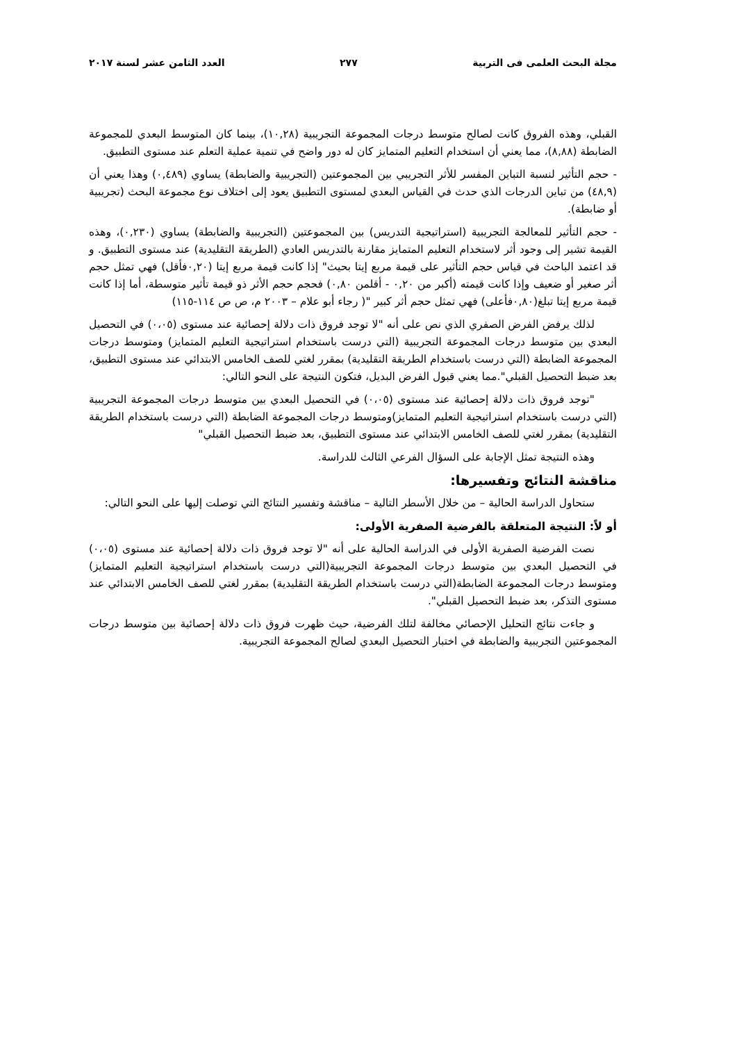مجلة البحث العلمى فى التربية ٢٧٧ العدد الثامن عشر لسنة ٢٠١٧
القبلي، وهذه الفروق كانت لصالح متوسط درجات المجموعة التجريبية (١٠,٢٨)، بينما كان المتوسط البعدي للمجموعة الضابطة (٨,٨٨)، مما يعني أن استخدام التعليم المتمايز كان له دور واضح في تنمية عملية التعلم عند مستوى التطبيق.
- حجم التأثير لنسبة التباين المفسر للأثر التجريبي بين المجموعتين (التجريبية والضابطة) يساوي (٠,٤٨٩) وهذا يعني أن (٤٨,٩) من تباين الدرجات الذي حدث في القياس البعدي لمستوى التطبيق يعود إلى اختلاف نوع مجموعة البحث (تجريبية أو ضابطة).
- حجم التأثير للمعالجة التجريبية (استراتيجية التدريس) بين المجموعتين (التجريبية والضابطة) يساوي (٠,٢٣٠)، وهذه القيمة تشير إلى وجود أثر لاستخدام التعليم المتمايز مقارنة بالتدريس العادي (الطريقة التقليدية) عند مستوى التطبيق. و قد اعتمد الباحث في قياس حجم التأثير على قيمة مربع إيتا بحيث" إذا كانت قيمة مربع إيتا (٠,٢٠فأقل) فهي تمثل حجم أثر صغير أو ضعيف وإذا كانت قيمته (أكبر من ٠,٢٠ - أقلمن ٠,٨٠) فحجم حجم الأثر ذو قيمة تأثير متوسطة، أما إذا كانت قيمة مربع إيتا تبلغ(٠,٨٠فأعلى) فهي تمثل حجم أثر كبير "( رجاء أبو علام – ٢٠٠٣ م، ص ص ١١٤-١١٥)
لذلك يرفض الفرض الصفري الذي نص على أنه "لا توجد فروق ذات دلالة إحصائية عند مستوى (٠،٠٥) في التحصيل البعدي بين متوسط درجات المجموعة التجريبية (التي درست باستخدام استراتيجية التعليم المتمايز) ومتوسط درجات المجموعة الضابطة (التي درست باستخدام الطريقة التقليدية) بمقرر لغتي للصف الخامس الابتدائي عند مستوى التطبيق، بعد ضبط التحصيل القبلي".مما يعني قبول الفرض البديل، فتكون النتيجة على النحو التالي:
"توجد فروق ذات دلالة إحصائية عند مستوى (٠،٠٥) في التحصيل البعدي بين متوسط درجات المجموعة التجريبية (التي درست باستخدام استراتيجية التعليم المتمايز)ومتوسط درجات المجموعة الضابطة (التي درست باستخدام الطريقة التقليدية) بمقرر لغتي للصف الخامس الابتدائي عند مستوى التطبيق، بعد ضبط التحصيل القبلي"
وهذه النتيجة تمثل الإجابة على السؤال الفرعي الثالث للدراسة.
مناقشة النتائج وتفسيرها:
ستحاول الدراسة الحالية – من خلال الأسطر التالية – مناقشة وتفسير النتائج التي توصلت إليها على النحو التالي:
أو لاً: النتيجة المتعلقة بالفرضية الصفرية الأولى:
نصت الفرضية الصفرية الأولى في الدراسة الحالية على أنه "لا توجد فروق ذات دلالة إحصائية عند مستوى (٠،٠٥) في التحصيل البعدي بين متوسط درجات المجموعة التجريبية(التي درست باستخدام استراتيجية التعليم المتمايز) ومتوسط درجات المجموعة الضابطة(التي درست باستخدام الطريقة التقليدية) بمقرر لغتي للصف الخامس الابتدائي عند مستوى التذكر، بعد ضبط التحصيل القبلي".
و جاءت نتائج التحليل الإحصائي مخالفة لتلك الفرضية، حيث ظهرت فروق ذات دلالة إحصائية بين متوسط درجات المجموعتين التجريبية والضابطة في اختبار التحصيل البعدي لصالح المجموعة التجريبية.